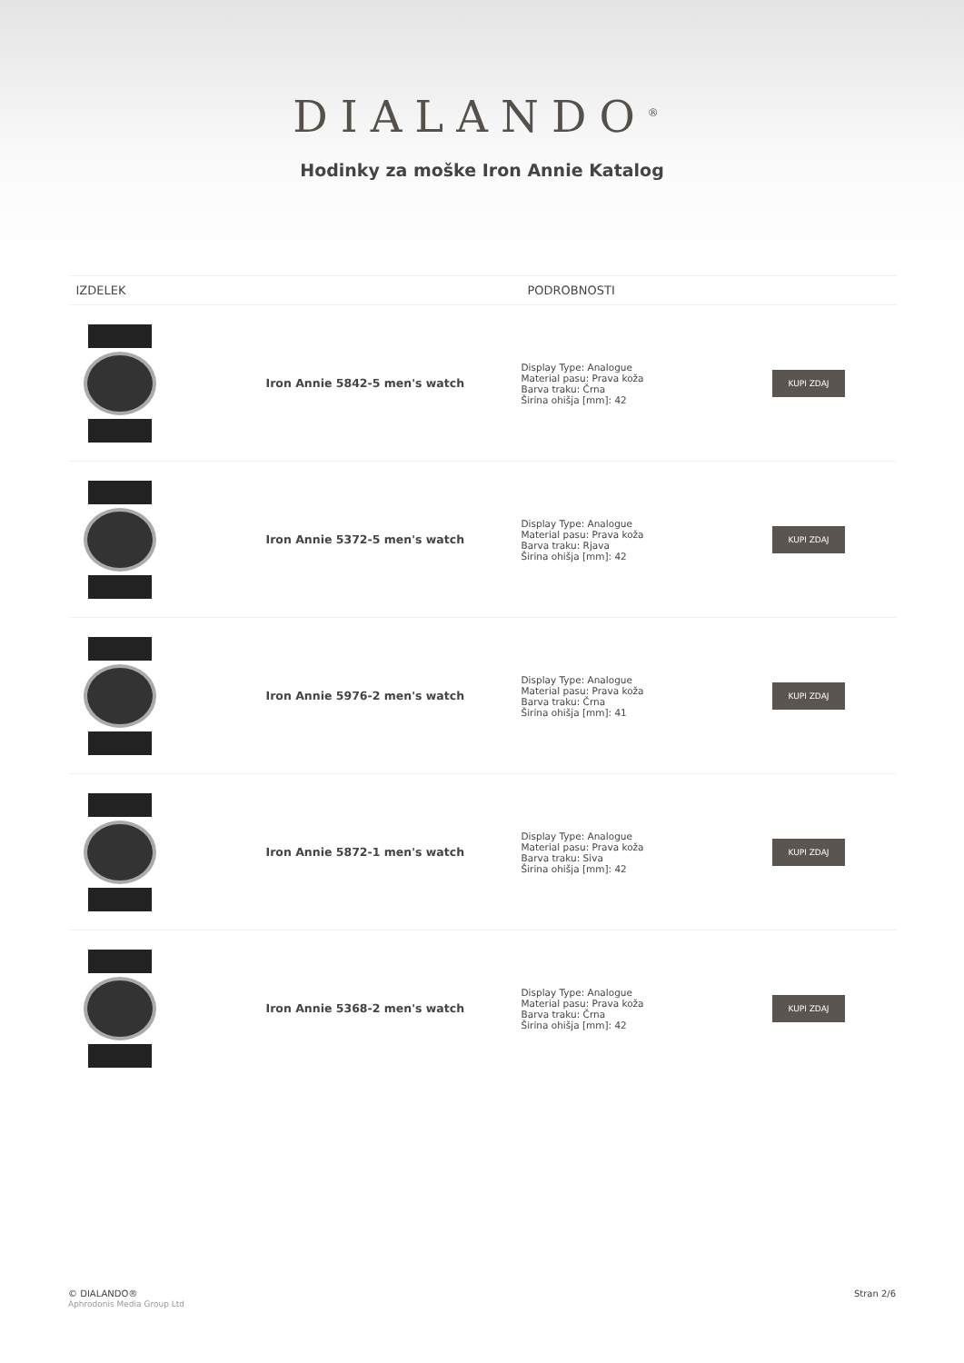DIALANDO<sup>®</sup>
Hodinky za moške Iron Annie Katalog
| IZDELEK | | PODROBNOSTI | |
| --- | --- | --- | --- |
| | Iron Annie 5842-5 men's watch | Display Type: Analogue Material pasu: Prava koža Barva traku: Črna Širina ohišja [mm]: 42 | KUPI ZDAJ |
| | Iron Annie 5372-5 men's watch | Display Type: Analogue Material pasu: Prava koža Barva traku: Rjava Širina ohišja [mm]: 42 | KUPI ZDAJ |
| | Iron Annie 5976-2 men's watch | Display Type: Analogue Material pasu: Prava koža Barva traku: Črna Širina ohišja [mm]: 41 | KUPI ZDAJ |
| | Iron Annie 5872-1 men's watch | Display Type: Analogue Material pasu: Prava koža Barva traku: Siva Širina ohišja [mm]: 42 | KUPI ZDAJ |
| | Iron Annie 5368-2 men's watch | Display Type: Analogue Material pasu: Prava koža Barva traku: Črna Širina ohišja [mm]: 42 | KUPI ZDAJ |
© DIALANDO®
Aphrodonis Media Group Ltd
Stran 2/6